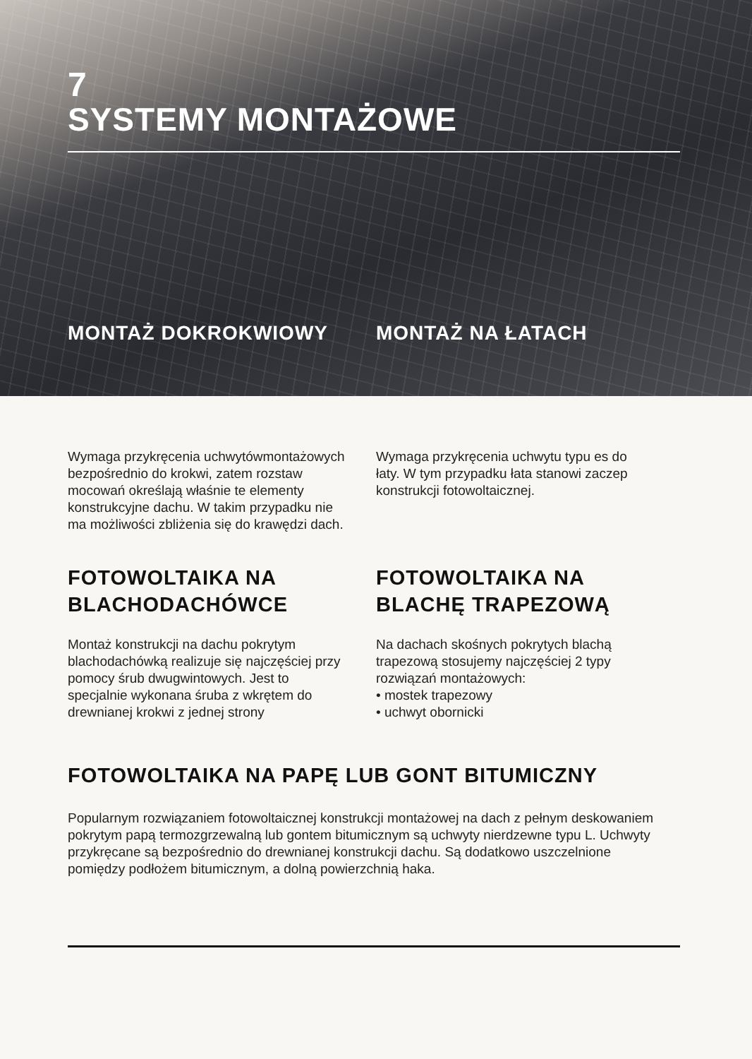7
SYSTEMY MONTAŻOWE
MONTAŻ DOKROKWIOWY MONTAŻ NA ŁATACH
Wymaga przykręcenia uchwytówmontażowych
bezpośrednio do krokwi, zatem rozstaw
mocowań określają właśnie te elementy
konstrukcyjne dachu. W takim przypadku nie
ma możliwości zbliżenia się do krawędzi dach.
Wymaga przykręcenia uchwytu typu es do
łaty. W tym przypadku łata stanowi zaczep
konstrukcji fotowoltaicznej.
FOTOWOLTAIKA NA
BLACHODACHÓWCE
Montaż konstrukcji na dachu pokrytym
blachodachówką realizuje się najczęściej przy
pomocy śrub dwugwintowych. Jest to
specjalnie wykonana śruba z wkrętem do
drewnianej krokwi z jednej strony
FOTOWOLTAIKA NA
BLACHĘ TRAPEZOWĄ
Na dachach skośnych pokrytych blachą
trapezową stosujemy najczęściej 2 typy
rozwiązań montażowych:
• mostek trapezowy
• uchwyt obornicki
FOTOWOLTAIKA NA PAPĘ LUB GONT BITUMICZNY
Popularnym rozwiązaniem fotowoltaicznej konstrukcji montażowej na dach z pełnym deskowaniem
pokrytym papą termozgrzewalną lub gontem bitumicznym są uchwyty nierdzewne typu L. Uchwyty
przykręcane są bezpośrednio do drewnianej konstrukcji dachu. Są dodatkowo uszczelnione
pomiędzy podłożem bitumicznym, a dolną powierzchnią haka.